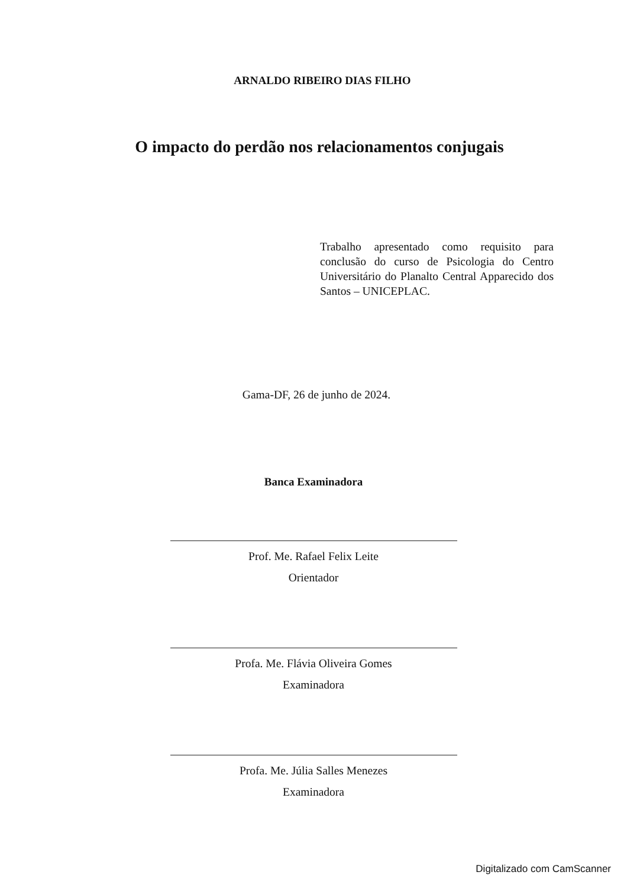ARNALDO RIBEIRO DIAS FILHO
O impacto do perdão nos relacionamentos conjugais
Trabalho apresentado como requisito para conclusão do curso de Psicologia do Centro Universitário do Planalto Central Apparecido dos Santos – UNICEPLAC.
Gama-DF, 26 de junho de 2024.
Banca Examinadora
Prof. Me. Rafael Felix Leite
Orientador
Profa. Me. Flávia Oliveira Gomes
Examinadora
Profa. Me. Júlia Salles Menezes
Examinadora
Digitalizado com CamScanner